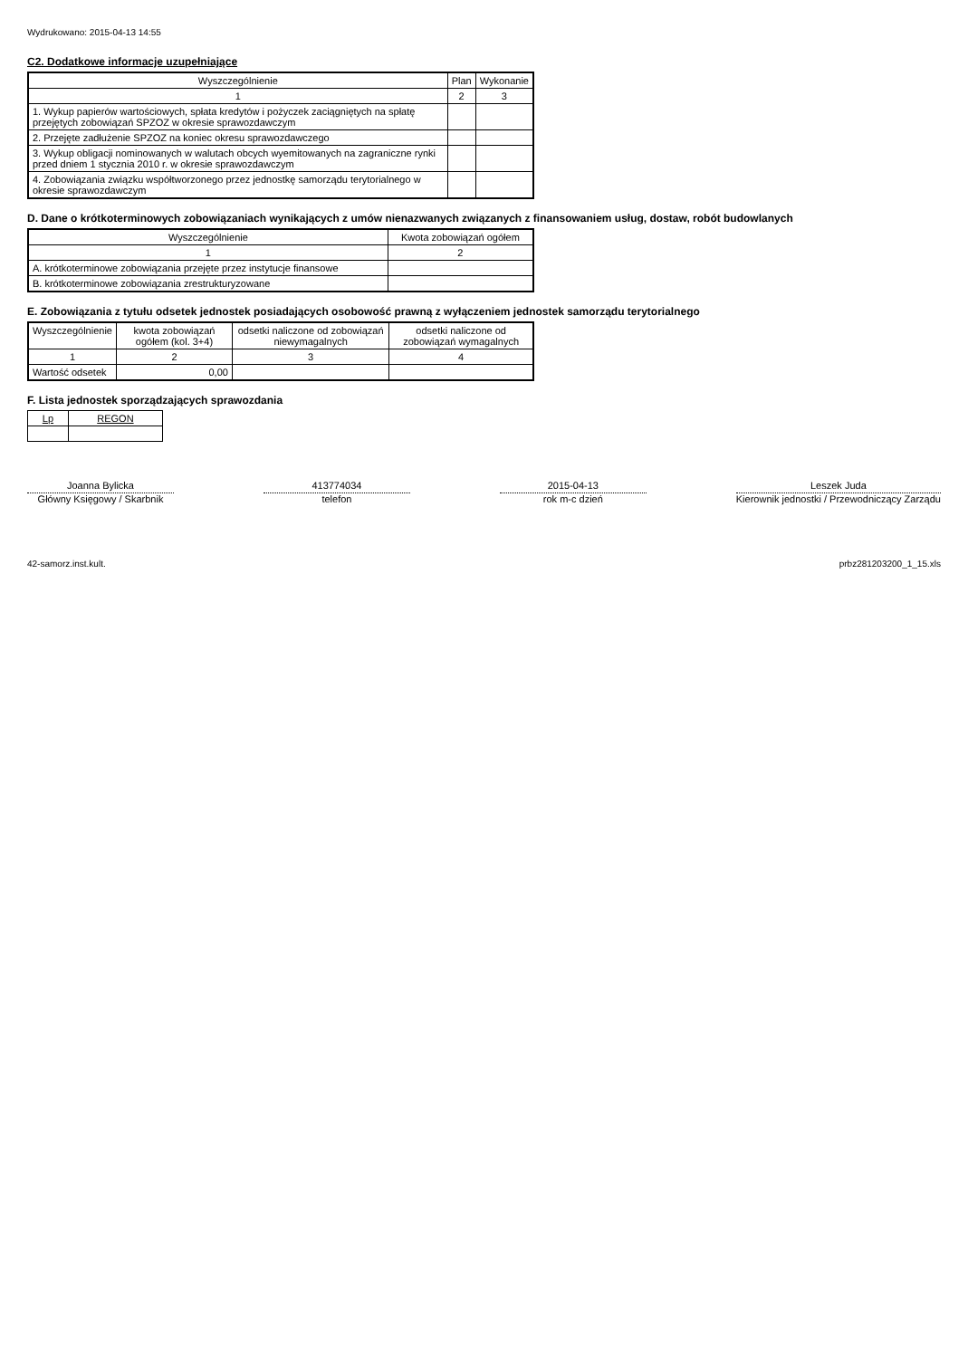Wydrukowano: 2015-04-13 14:55
C2. Dodatkowe informacje uzupełniające
| Wyszczególnienie | Plan | Wykonanie |
| --- | --- | --- |
| 1 | 2 | 3 |
| 1. Wykup papierów wartościowych, spłata kredytów i pożyczek zaciągniętych na spłatę przejętych zobowiązań SPZOZ w okresie sprawozdawczym | | |
| 2. Przejęte zadłużenie SPZOZ na koniec okresu sprawozdawczego | | |
| 3. Wykup obligacji nominowanych w walutach obcych wyemitowanych na zagraniczne rynki przed dniem 1 stycznia 2010 r. w okresie sprawozdawczym | | |
| 4. Zobowiązania związku współtworzonego przez jednostkę samorządu terytorialnego w okresie sprawozdawczym | | |
D. Dane o krótkoterminowych zobowiązaniach wynikających z umów nienazwanych związanych z finansowaniem usług, dostaw, robót budowlanych
| Wyszczególnienie | Kwota zobowiązań ogółem |
| --- | --- |
| 1 | 2 |
| A. krótkoterminowe zobowiązania przejęte przez instytucje finansowe | |
| B. krótkoterminowe zobowiązania zrestrukturyzowane | |
E. Zobowiązania z tytułu odsetek jednostek posiadających osobowość prawną z wyłączeniem jednostek samorządu terytorialnego
| Wyszczególnienie | kwota zobowiązań ogółem (kol. 3+4) | odsetki naliczone od zobowiązań niewymagalnych | odsetki naliczone od zobowiązań wymagalnych |
| --- | --- | --- | --- |
| 1 | 2 | 3 | 4 |
| Wartość odsetek | 0,00 | | |
F. Lista jednostek sporządzających sprawozdania
| Lp | REGON |
| --- | --- |
Joanna Bylicka
Główny Księgowy / Skarbnik
413774034
telefon
2015-04-13
rok m-c dzień
Leszek Juda
Kierownik jednostki / Przewodniczący Zarządu
42-samorz.inst.kult. prbz281203200_1_15.xls